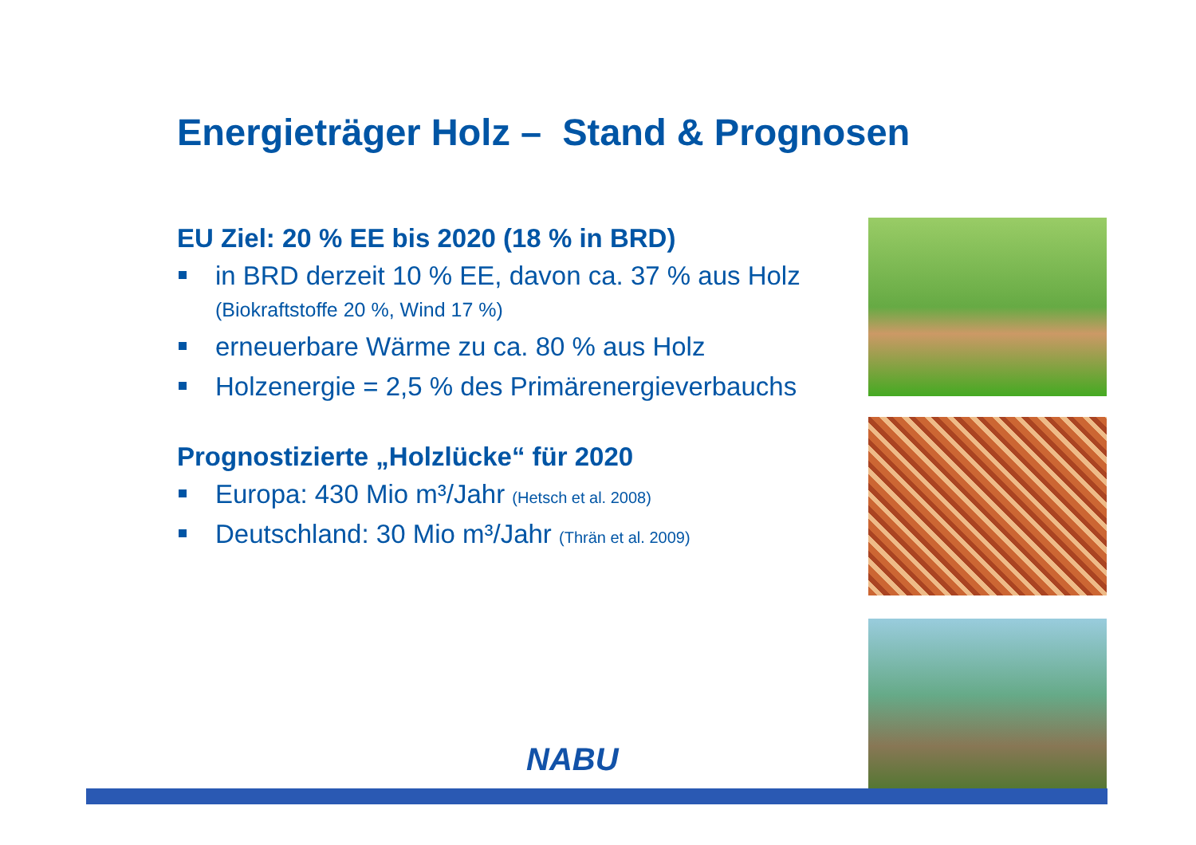Energieträger Holz – Stand & Prognosen
EU Ziel: 20 % EE bis 2020 (18 % in BRD)
in BRD derzeit 10 % EE, davon ca. 37 % aus Holz
(Biokraftstoffe 20 %, Wind 17 %)
erneuerbare Wärme zu ca. 80 % aus Holz
Holzenergie = 2,5 % des Primärenergieverbauchs
Prognostizierte „Holzlücke“ für 2020
Europa: 430 Mio m³/Jahr (Hetsch et al. 2008)
Deutschland: 30 Mio m³/Jahr (Thrän et al. 2009)
NABU